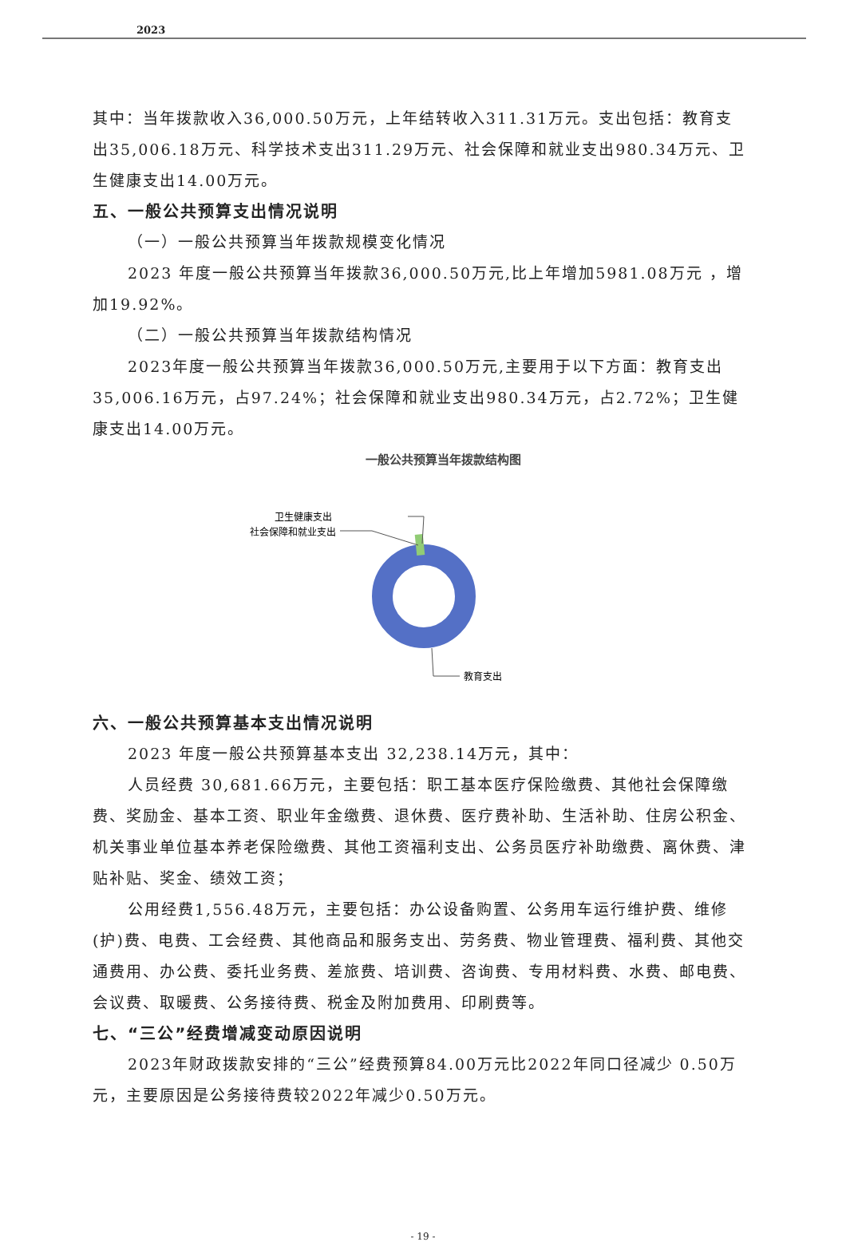2023
其中：当年拨款收入36,000.50万元，上年结转收入311.31万元。支出包括：教育支出35,006.18万元、科学技术支出311.29万元、社会保障和就业支出980.34万元、卫生健康支出14.00万元。
五、一般公共预算支出情况说明
（一）一般公共预算当年拨款规模变化情况
2023 年度一般公共预算当年拨款36,000.50万元,比上年增加5981.08万元 ，增加19.92%。
（二）一般公共预算当年拨款结构情况
2023年度一般公共预算当年拨款36,000.50万元,主要用于以下方面：教育支出35,006.16万元，占97.24%；社会保障和就业支出980.34万元，占2.72%；卫生健康支出14.00万元。
一般公共预算当年拨款结构图
卫生健康支出
社会保障和就业支出
教育支出
六、一般公共预算基本支出情况说明
2023 年度一般公共预算基本支出 32,238.14万元，其中：
人员经费 30,681.66万元，主要包括：职工基本医疗保险缴费、其他社会保障缴费、奖励金、基本工资、职业年金缴费、退休费、医疗费补助、生活补助、住房公积金、机关事业单位基本养老保险缴费、其他工资福利支出、公务员医疗补助缴费、离休费、津贴补贴、奖金、绩效工资；
公用经费1,556.48万元，主要包括：办公设备购置、公务用车运行维护费、维修(护)费、电费、工会经费、其他商品和服务支出、劳务费、物业管理费、福利费、其他交通费用、办公费、委托业务费、差旅费、培训费、咨询费、专用材料费、水费、邮电费、会议费、取暖费、公务接待费、税金及附加费用、印刷费等。
七、“三公”经费增减变动原因说明
2023年财政拨款安排的“三公”经费预算84.00万元比2022年同口径减少 0.50万元，主要原因是公务接待费较2022年减少0.50万元。
- 19 -